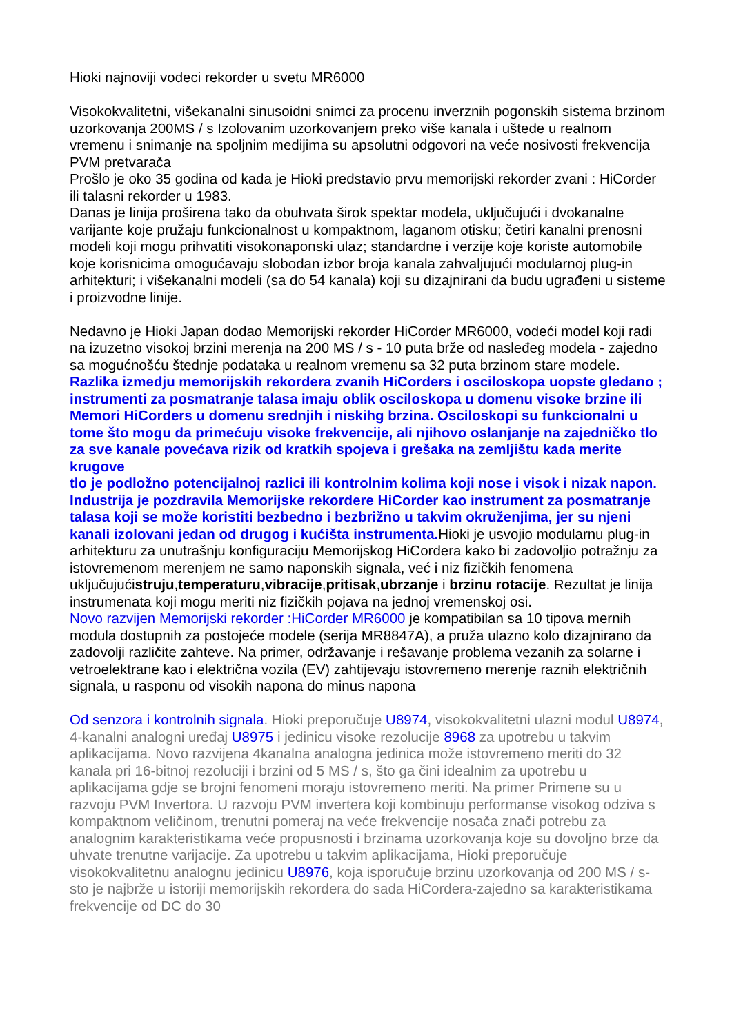Hioki najnoviji vodeci rekorder u svetu MR6000
Visokokvalitetni, višekanalni sinusoidni snimci za procenu inverznih pogonskih sistema brzinom uzorkovanja 200MS / s Izolovanim uzorkovanjem preko više kanala i uštede u realnom vremenu i snimanje na spoljnim medijima su apsolutni odgovori na veće nosivosti frekvencija PVM pretvarača
Prošlo je oko 35 godina od kada je Hioki predstavio prvu memorijski rekorder zvani : HiCorder ili talasni rekorder u 1983.
Danas je linija proširena tako da obuhvata širok spektar modela, uključujući i dvokanalne varijante koje pružaju funkcionalnost u kompaktnom, laganom otisku; četiri kanalni prenosni modeli koji mogu prihvatiti visokonaponski ulaz; standardne i verzije koje koriste automobile koje korisnicima omogućavaju slobodan izbor broja kanala zahvaljujući modularnoj plug-in arhitekturi; i višekanalni modeli (sa do 54 kanala) koji su dizajnirani da budu ugrađeni u sisteme i proizvodne linije.
Nedavno je Hioki Japan dodao Memorijski rekorder HiCorder MR6000, vodeći model koji radi na izuzetno visokoj brzini merenja na 200 MS / s - 10 puta brže od nasleđeg modela - zajedno sa mogućnošću štednje podataka u realnom vremenu sa 32 puta brzinom stare modele.
Razlika izmedju memorijskih rekordera zvanih HiCorders i osciloskopa uopste gledano ; instrumenti za posmatranje talasa imaju oblik osciloskopa u domenu visoke brzine ili Memori HiCorders u domenu srednjih i niskihg brzina. Osciloskopi su funkcionalni u tome što mogu da primećuju visoke frekvencije, ali njihovo oslanjanje na zajedničko tlo za sve kanale povećava rizik od kratkih spojeva i grešaka na zemljištu kada merite krugove
tlo je podložno potencijalnoj razlici ili kontrolnim kolima koji nose i visok i nizak napon. Industrija je pozdravila Memorijske rekordere HiCorder kao instrument za posmatranje talasa koji se može koristiti bezbedno i bezbrižno u takvim okruženjima, jer su njeni kanali izolovani jedan od drugog i kućišta instrumenta. Hioki je usvojio modularnu plug-in arhitekturu za unutrašnju konfiguraciju Memorijskog HiCordera kako bi zadovoljio potražnju za istovremenom merenjem ne samo naponskih signala, već i niz fizičkih fenomena uključujućistruju,temperaturu,vibracije,pritisak,ubrzanje i brzinu rotacije. Rezultat je linija instrumenata koji mogu meriti niz fizičkih pojava na jednoj vremenskoj osi.
Novo razvijen Memorijski rekorder :HiCorder MR6000 je kompatibilan sa 10 tipova mernih modula dostupnih za postojeće modele (serija MR8847A), a pruža ulazno kolo dizajnirano da zadovolji različite zahteve. Na primer, održavanje i rešavanje problema vezanih za solarne i vetroelektrane kao i električna vozila (EV) zahtijevaju istovremeno merenje raznih električnih signala, u rasponu od visokih napona do minus napona
Od senzora i kontrolnih signala. Hioki preporučuje U8974, visokokvalitetni ulazni modul U8974, 4-kanalni analogni uređaj U8975 i jedinicu visoke rezolucije 8968 za upotrebu u takvim aplikacijama. Novo razvijena 4kanalna analogna jedinica može istovremeno meriti do 32 kanala pri 16-bitnoj rezoluciji i brzini od 5 MS / s, što ga čini idealnim za upotrebu u aplikacijama gdje se brojni fenomeni moraju istovremeno meriti. Na primer Primene su u razvoju PVM Invertora. U razvoju PVM invertera koji kombinuju performanse visokog odziva s kompaktnom veličinom, trenutni pomeraj na veće frekvencije nosača znači potrebu za analognim karakteristikama veće propusnosti i brzinama uzorkovanja koje su dovoljno brze da uhvate trenutne varijacije. Za upotrebu u takvim aplikacijama, Hioki preporučuje visokokvalitetnu analognu jedinicu U8976, koja isporučuje brzinu uzorkovanja od 200 MS / s- sto je najbrže u istoriji memorijskih rekordera do sada HiCordera-zajedno sa karakteristikama frekvencije od DC do 30